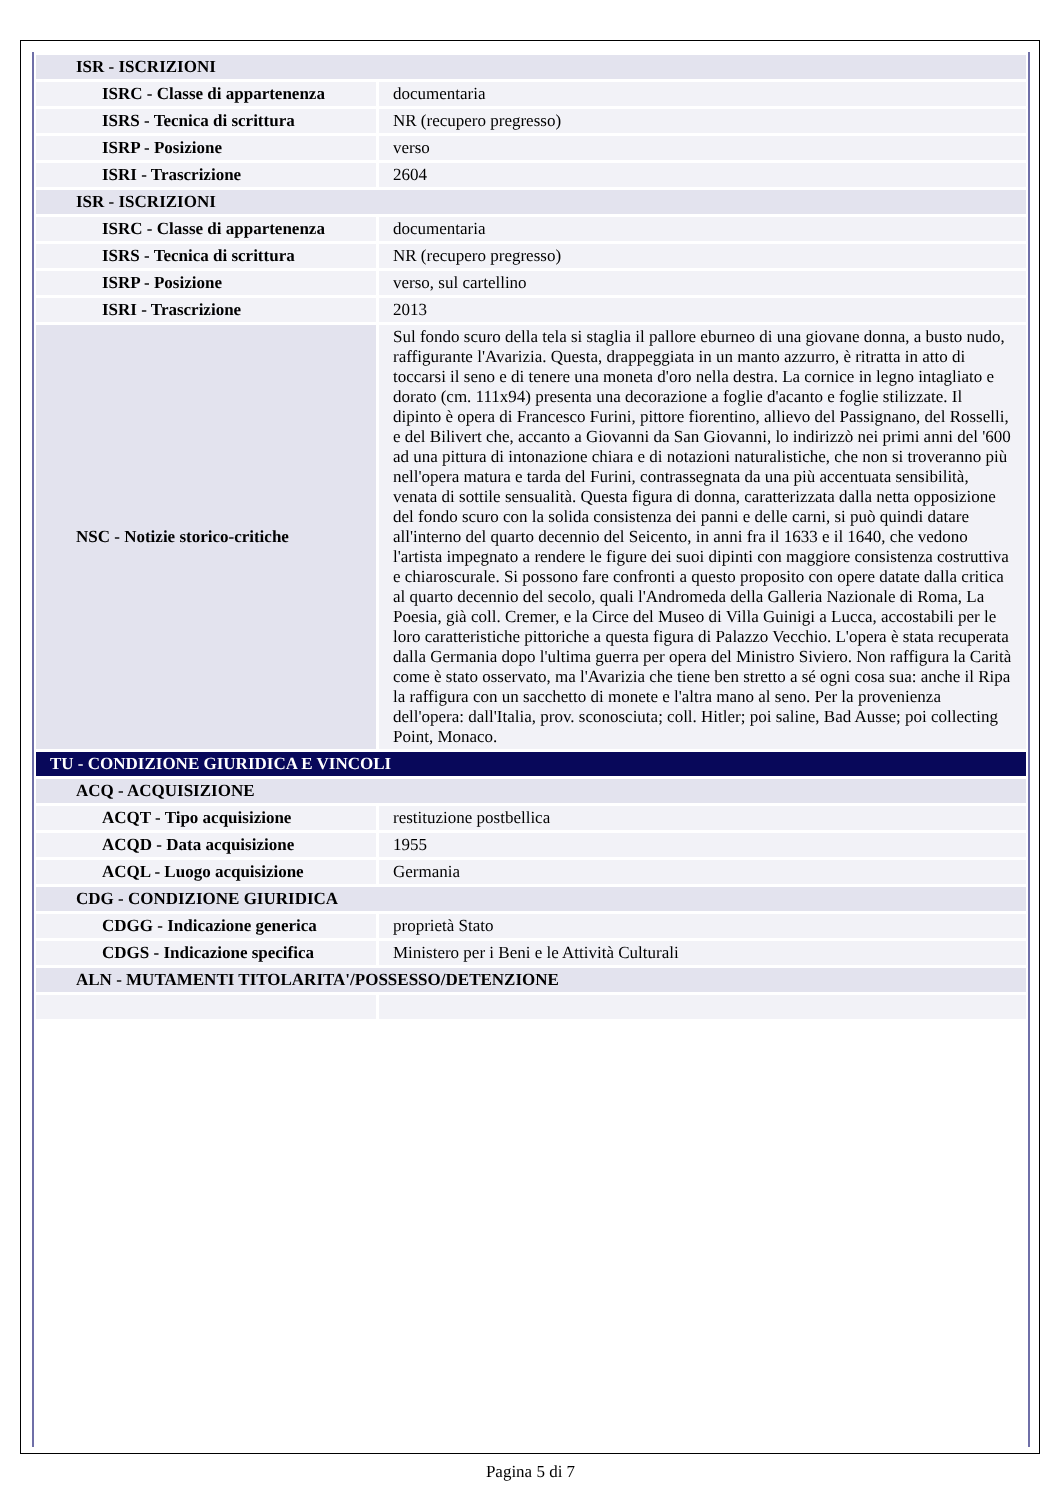| ISR - ISCRIZIONI | |
| ISRC - Classe di appartenenza | documentaria |
| ISRS - Tecnica di scrittura | NR (recupero pregresso) |
| ISRP - Posizione | verso |
| ISRI - Trascrizione | 2604 |
| ISR - ISCRIZIONI | |
| ISRC - Classe di appartenenza | documentaria |
| ISRS - Tecnica di scrittura | NR (recupero pregresso) |
| ISRP - Posizione | verso, sul cartellino |
| ISRI - Trascrizione | 2013 |
| NSC - Notizie storico-critiche | Sul fondo scuro della tela si staglia il pallore eburneo di una giovane donna, a busto nudo, raffigurante l'Avarizia. Questa, drappeggiata in un manto azzurro, è ritratta in atto di toccarsi il seno e di tenere una moneta d'oro nella destra. La cornice in legno intagliato e dorato (cm. 111x94) presenta una decorazione a foglie d'acanto e foglie stilizzate. Il dipinto è opera di Francesco Furini, pittore fiorentino, allievo del Passignano, del Rosselli, e del Bilivert che, accanto a Giovanni da San Giovanni, lo indirizzò nei primi anni del '600 ad una pittura di intonazione chiara e di notazioni naturalistiche, che non si troveranno più nell'opera matura e tarda del Furini, contrassegnata da una più accentuata sensibilità, venata di sottile sensualità. Questa figura di donna, caratterizzata dalla netta opposizione del fondo scuro con la solida consistenza dei panni e delle carni, si può quindi datare all'interno del quarto decennio del Seicento, in anni fra il 1633 e il 1640, che vedono l'artista impegnato a rendere le figure dei suoi dipinti con maggiore consistenza costruttiva e chiaroscurale. Si possono fare confronti a questo proposito con opere datate dalla critica al quarto decennio del secolo, quali l'Andromeda della Galleria Nazionale di Roma, La Poesia, già coll. Cremer, e la Circe del Museo di Villa Guinigi a Lucca, accostabili per le loro caratteristiche pittoriche a questa figura di Palazzo Vecchio. L'opera è stata recuperata dalla Germania dopo l'ultima guerra per opera del Ministro Siviero. Non raffigura la Carità come è stato osservato, ma l'Avarizia che tiene ben stretto a sé ogni cosa sua: anche il Ripa la raffigura con un sacchetto di monete e l'altra mano al seno. Per la provenienza dell'opera: dall'Italia, prov. sconosciuta; coll. Hitler; poi saline, Bad Ausse; poi collecting Point, Monaco. |
| TU - CONDIZIONE GIURIDICA E VINCOLI | |
| ACQ - ACQUISIZIONE | |
| ACQT - Tipo acquisizione | restituzione postbellica |
| ACQD - Data acquisizione | 1955 |
| ACQL - Luogo acquisizione | Germania |
| CDG - CONDIZIONE GIURIDICA | |
| CDGG - Indicazione generica | proprietà Stato |
| CDGS - Indicazione specifica | Ministero per i Beni e le Attività Culturali |
| ALN - MUTAMENTI TITOLARITA'/POSSESSO/DETENZIONE | |
Pagina 5 di 7